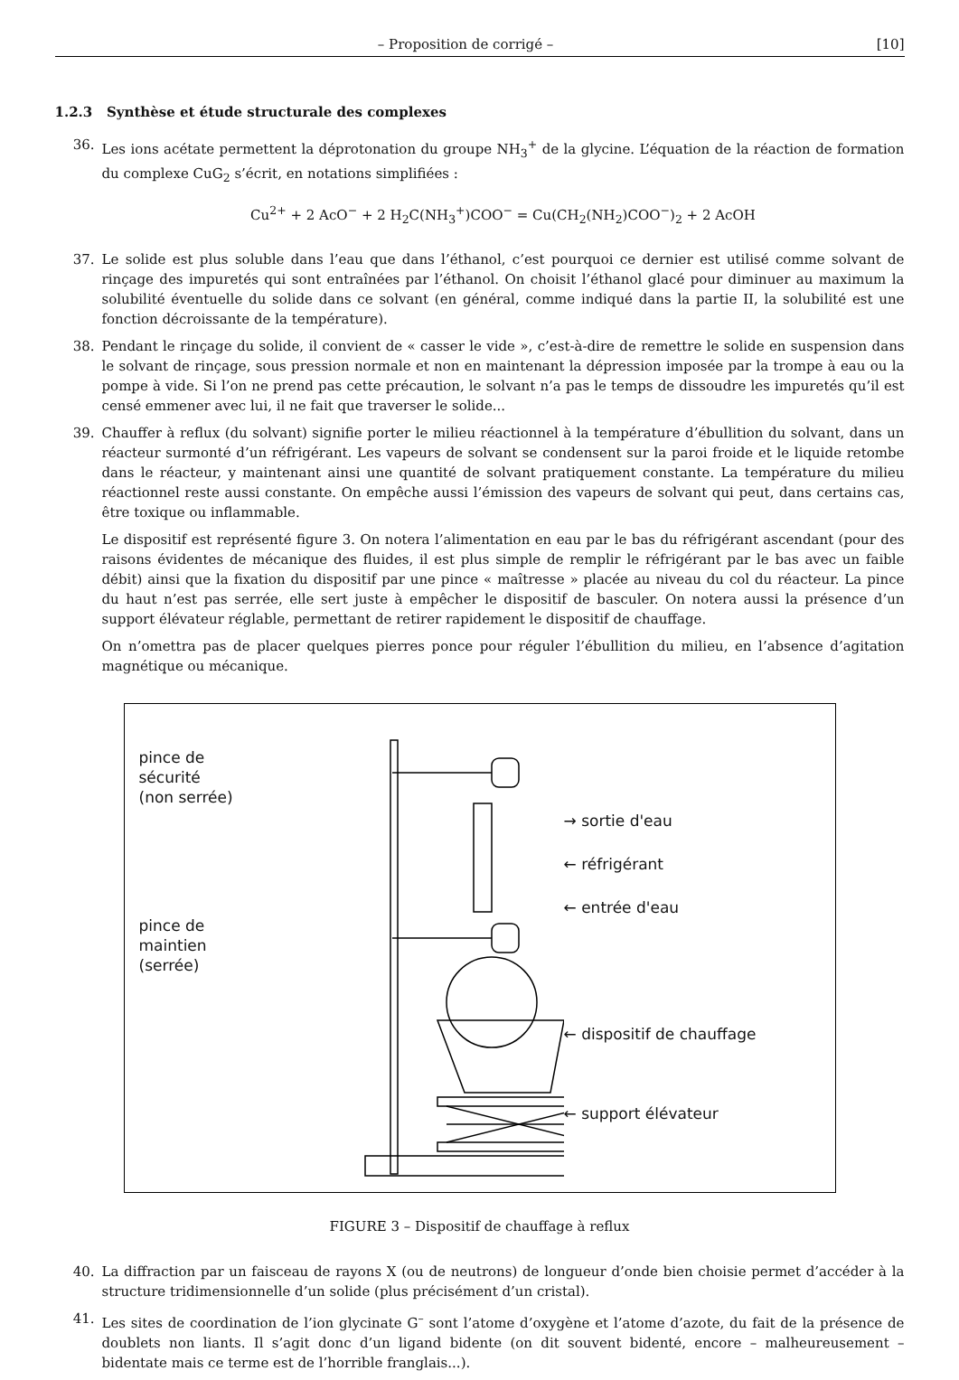– Proposition de corrigé – [10]
1.2.3 Synthèse et étude structurale des complexes
36. Les ions acétate permettent la déprotonation du groupe NH<sub>3</sub><sup>+</sup> de la glycine. L’équation de la réaction de formation du complexe CuG<sub>2</sub> s’écrit, en notations simplifiées :
Cu<sup>2+</sup> + 2 AcO<sup>−</sup> + 2 H<sub>2</sub>C(NH<sub>3</sub><sup>+</sup>)COO<sup>−</sup> = Cu(CH<sub>2</sub>(NH<sub>2</sub>)COO<sup>−</sup>)<sub>2</sub> + 2 AcOH
37. Le solide est plus soluble dans l’eau que dans l’éthanol, c’est pourquoi ce dernier est utilisé comme solvant de rinçage des impuretés qui sont entraînées par l’éthanol. On choisit l’éthanol glacé pour diminuer au maximum la solubilité éventuelle du solide dans ce solvant (en général, comme indiqué dans la partie II, la solubilité est une fonction décroissante de la température).
38. Pendant le rinçage du solide, il convient de « casser le vide », c’est-à-dire de remettre le solide en suspension dans le solvant de rinçage, sous pression normale et non en maintenant la dépression imposée par la trompe à eau ou la pompe à vide. Si l’on ne prend pas cette précaution, le solvant n’a pas le temps de dissoudre les impuretés qu’il est censé emmener avec lui, il ne fait que traverser le solide...
39. Chauffer à reflux (du solvant) signifie porter le milieu réactionnel à la température d’ébullition du solvant, dans un réacteur surmonté d’un réfrigérant. Les vapeurs de solvant se condensent sur la paroi froide et le liquide retombe dans le réacteur, y maintenant ainsi une quantité de solvant pratiquement constante. La température du milieu réactionnel reste aussi constante. On empêche aussi l’émission des vapeurs de solvant qui peut, dans certains cas, être toxique ou inflammable.
Le dispositif est représenté figure 3. On notera l’alimentation en eau par le bas du réfrigérant ascendant (pour des raisons évidentes de mécanique des fluides, il est plus simple de remplir le réfrigérant par le bas avec un faible débit) ainsi que la fixation du dispositif par une pince « maîtresse » placée au niveau du col du réacteur. La pince du haut n’est pas serrée, elle sert juste à empêcher le dispositif de basculer. On notera aussi la présence d’un support élévateur réglable, permettant de retirer rapidement le dispositif de chauffage.
On n’omettra pas de placer quelques pierres ponce pour réguler l’ébullition du milieu, en l’absence d’agitation magnétique ou mécanique.
pince de
sécurité
(non serrée)
pince de
maintien
(serrée)
→ sortie d'eau
← réfrigérant
← entrée d'eau
← dispositif de chauffage
← support élévateur
FIGURE 3 – Dispositif de chauffage à reflux
40. La diffraction par un faisceau de rayons X (ou de neutrons) de longueur d’onde bien choisie permet d’accéder à la structure tridimensionnelle d’un solide (plus précisément d’un cristal).
41. Les sites de coordination de l’ion glycinate G<sup>–</sup> sont l’atome d’oxygène et l’atome d’azote, du fait de la présence de doublets non liants. Il s’agit donc d’un ligand bidente (on dit souvent bidenté, encore – malheureusement – bidentate mais ce terme est de l’horrible franglais...).